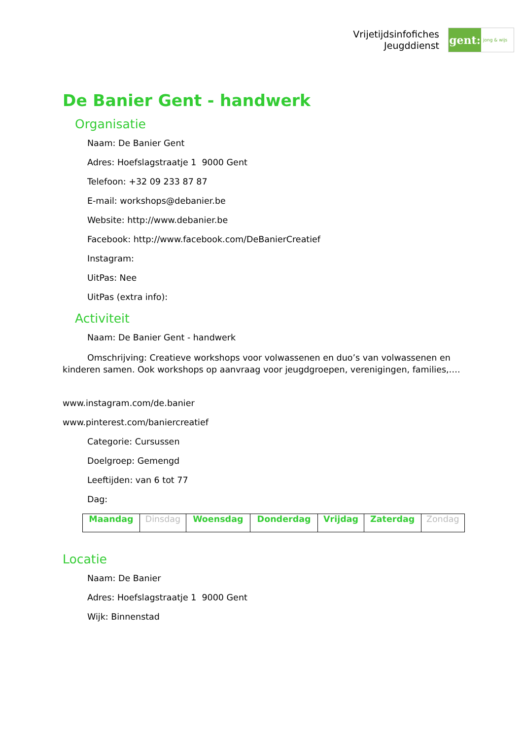Vrijetijdsinfofiches
Jeugddienst
gent:
jong & wijs
De Banier Gent - handwerk
Organisatie
Naam: De Banier Gent
Adres: Hoefslagstraatje 1 9000 Gent
Telefoon: +32 09 233 87 87
E-mail: workshops@debanier.be
Website: http://www.debanier.be
Facebook: http://www.facebook.com/DeBanierCreatief
Instagram:
UitPas: Nee
UitPas (extra info):
Activiteit
Naam: De Banier Gent - handwerk
Omschrijving: Creatieve workshops voor volwassenen en duo’s van volwassenen en kinderen samen. Ook workshops op aanvraag voor jeugdgroepen, verenigingen, families,….
www.instagram.com/de.banier
www.pinterest.com/baniercreatief
Categorie: Cursussen
Doelgroep: Gemengd
Leeftijden: van 6 tot 77
Dag:
| Maandag | Dinsdag | Woensdag | Donderdag | Vrijdag | Zaterdag | Zondag |
Locatie
Naam: De Banier
Adres: Hoefslagstraatje 1 9000 Gent
Wijk: Binnenstad